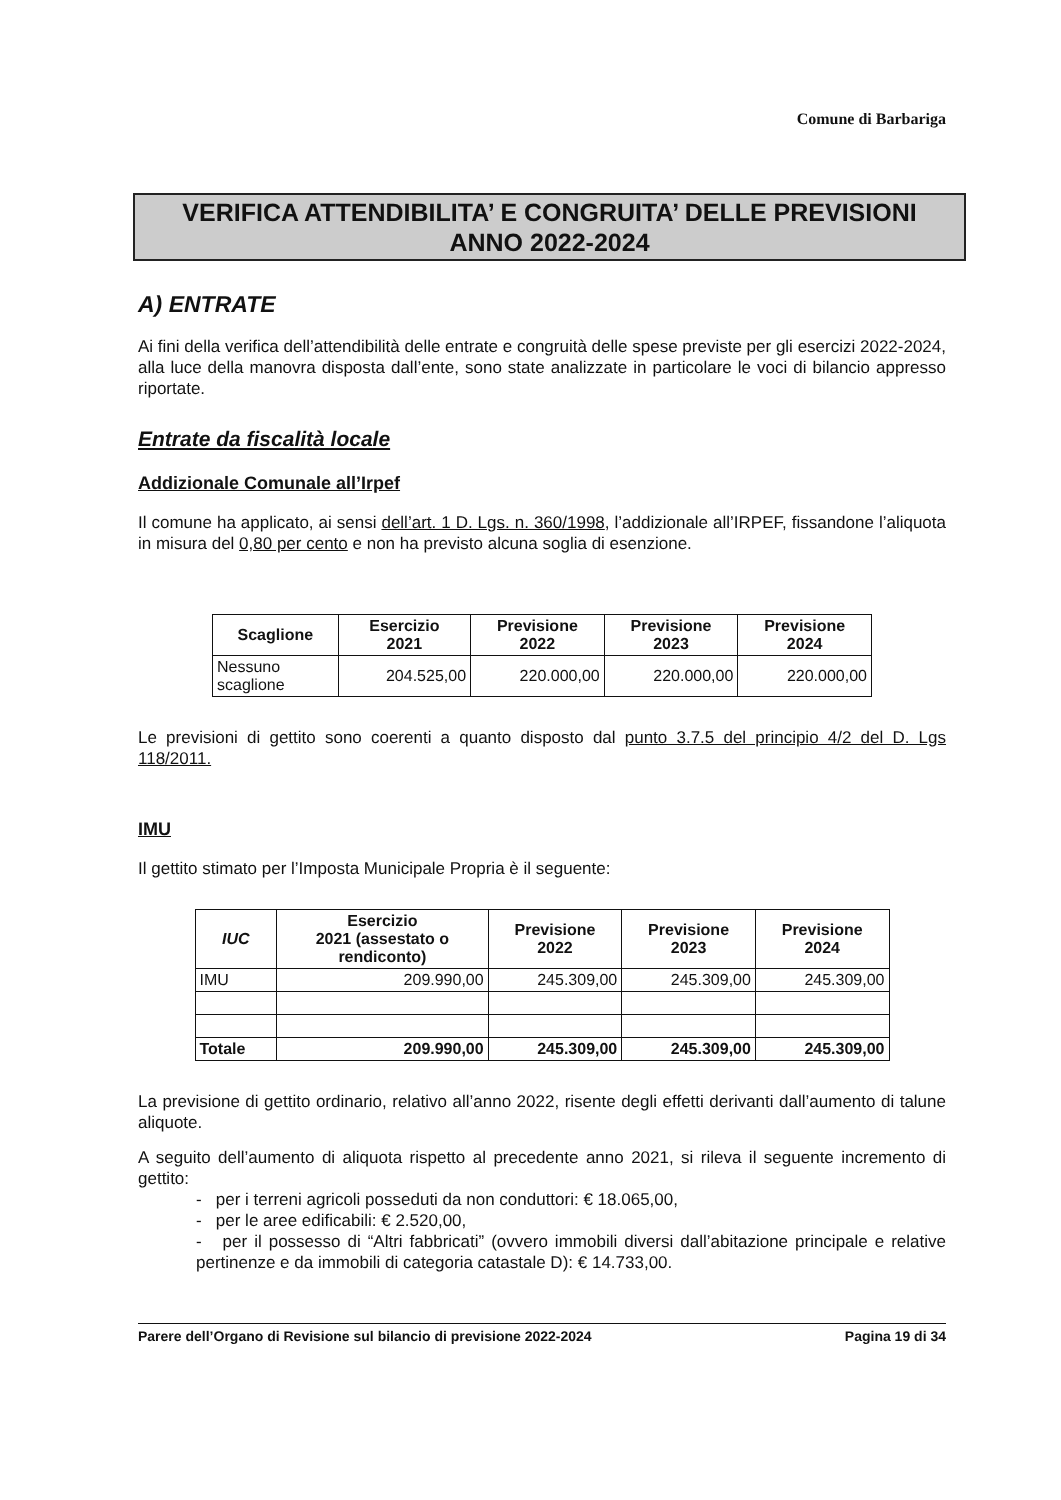Comune di Barbariga
VERIFICA ATTENDIBILITA’ E CONGRUITA’ DELLE PREVISIONI
ANNO 2022-2024
A) ENTRATE
Ai fini della verifica dell’attendibilità delle entrate e congruità delle spese previste per gli esercizi 2022-2024, alla luce della manovra disposta dall’ente, sono state analizzate in particolare le voci di bilancio appresso riportate.
Entrate da fiscalità locale
Addizionale Comunale all’Irpef
Il comune ha applicato, ai sensi dell’art. 1 D. Lgs. n. 360/1998, l’addizionale all’IRPEF, fissandone l’aliquota in misura del 0,80 per cento e non ha previsto alcuna soglia di esenzione.
| Scaglione | Esercizio 2021 | Previsione 2022 | Previsione 2023 | Previsione 2024 |
| --- | --- | --- | --- | --- |
| Nessuno scaglione | 204.525,00 | 220.000,00 | 220.000,00 | 220.000,00 |
Le previsioni di gettito sono coerenti a quanto disposto dal punto 3.7.5 del principio 4/2 del D. Lgs 118/2011.
IMU
Il gettito stimato per l’Imposta Municipale Propria è il seguente:
| IUC | Esercizio 2021 (assestato o rendiconto) | Previsione 2022 | Previsione 2023 | Previsione 2024 |
| --- | --- | --- | --- | --- |
| IMU | 209.990,00 | 245.309,00 | 245.309,00 | 245.309,00 |
| Totale | 209.990,00 | 245.309,00 | 245.309,00 | 245.309,00 |
La previsione di gettito ordinario, relativo all’anno 2022, risente degli effetti derivanti dall’aumento di talune aliquote.
A seguito dell’aumento di aliquota rispetto al precedente anno 2021, si rileva il seguente incremento di gettito:
- per i terreni agricoli posseduti da non conduttori: € 18.065,00,
- per le aree edificabili: € 2.520,00,
- per il possesso di “Altri fabbricati” (ovvero immobili diversi dall’abitazione principale e relative pertinenze e da immobili di categoria catastale D): € 14.733,00.
Parere dell’Organo di Revisione sul bilancio di previsione 2022-2024 Pagina 19 di 34